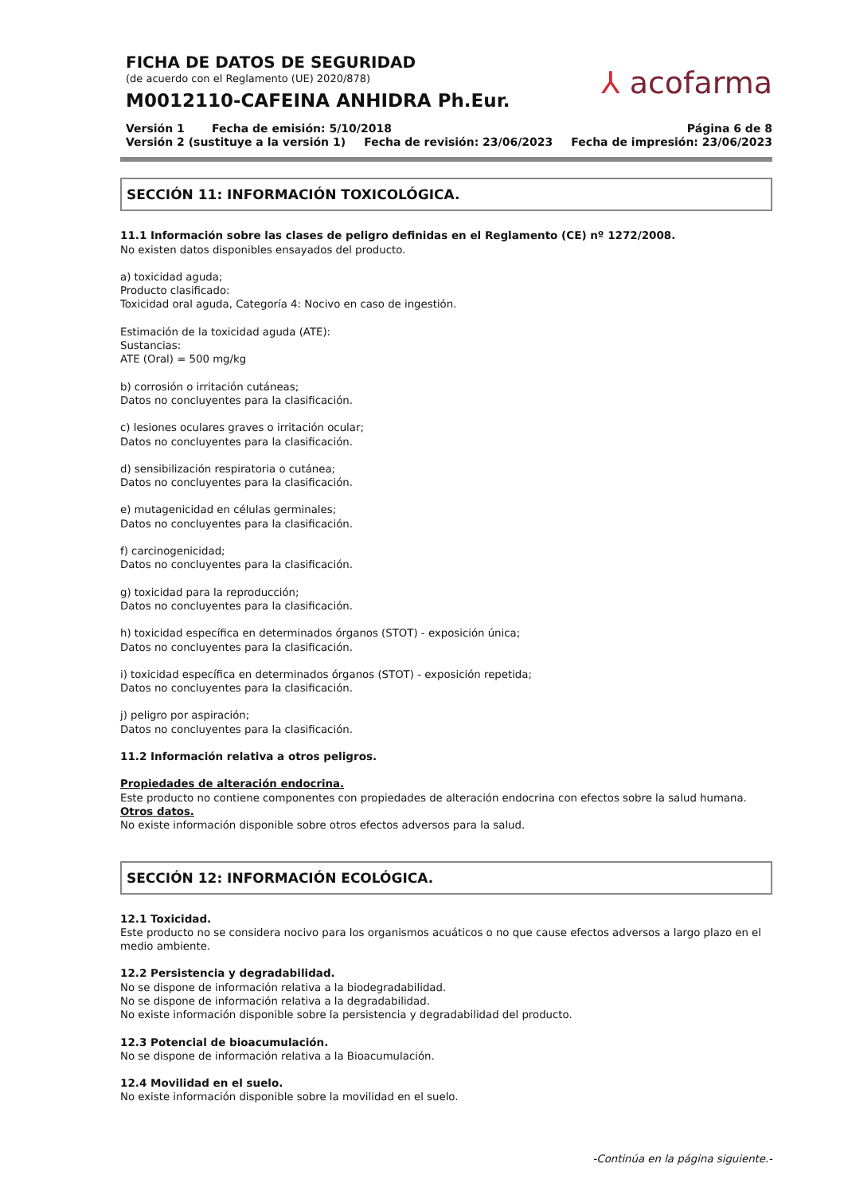FICHA DE DATOS DE SEGURIDAD
(de acuerdo con el Reglamento (UE) 2020/878)
M0012110-CAFEINA ANHIDRA Ph.Eur.
⅄ acofarma
Versión 1 Fecha de emisión: 5/10/2018 Página 6 de 8
Versión 2 (sustituye a la versión 1) Fecha de revisión: 23/06/2023 Fecha de impresión: 23/06/2023
SECCIÓN 11: INFORMACIÓN TOXICOLÓGICA.
11.1 Información sobre las clases de peligro definidas en el Reglamento (CE) nº 1272/2008.
No existen datos disponibles ensayados del producto.
a) toxicidad aguda;
Producto clasificado:
Toxicidad oral aguda, Categoría 4: Nocivo en caso de ingestión.
Estimación de la toxicidad aguda (ATE):
Sustancias:
ATE (Oral) = 500 mg/kg
b) corrosión o irritación cutáneas;
Datos no concluyentes para la clasificación.
c) lesiones oculares graves o irritación ocular;
Datos no concluyentes para la clasificación.
d) sensibilización respiratoria o cutánea;
Datos no concluyentes para la clasificación.
e) mutagenicidad en células germinales;
Datos no concluyentes para la clasificación.
f) carcinogenicidad;
Datos no concluyentes para la clasificación.
g) toxicidad para la reproducción;
Datos no concluyentes para la clasificación.
h) toxicidad específica en determinados órganos (STOT) - exposición única;
Datos no concluyentes para la clasificación.
i) toxicidad específica en determinados órganos (STOT) - exposición repetida;
Datos no concluyentes para la clasificación.
j) peligro por aspiración;
Datos no concluyentes para la clasificación.
11.2 Información relativa a otros peligros.
Propiedades de alteración endocrina.
Este producto no contiene componentes con propiedades de alteración endocrina con efectos sobre la salud humana.
Otros datos.
No existe información disponible sobre otros efectos adversos para la salud.
SECCIÓN 12: INFORMACIÓN ECOLÓGICA.
12.1 Toxicidad.
Este producto no se considera nocivo para los organismos acuáticos o no que cause efectos adversos a largo plazo en el medio ambiente.
12.2 Persistencia y degradabilidad.
No se dispone de información relativa a la biodegradabilidad.
No se dispone de información relativa a la degradabilidad.
No existe información disponible sobre la persistencia y degradabilidad del producto.
12.3 Potencial de bioacumulación.
No se dispone de información relativa a la Bioacumulación.
12.4 Movilidad en el suelo.
No existe información disponible sobre la movilidad en el suelo.
-Continúa en la página siguiente.-